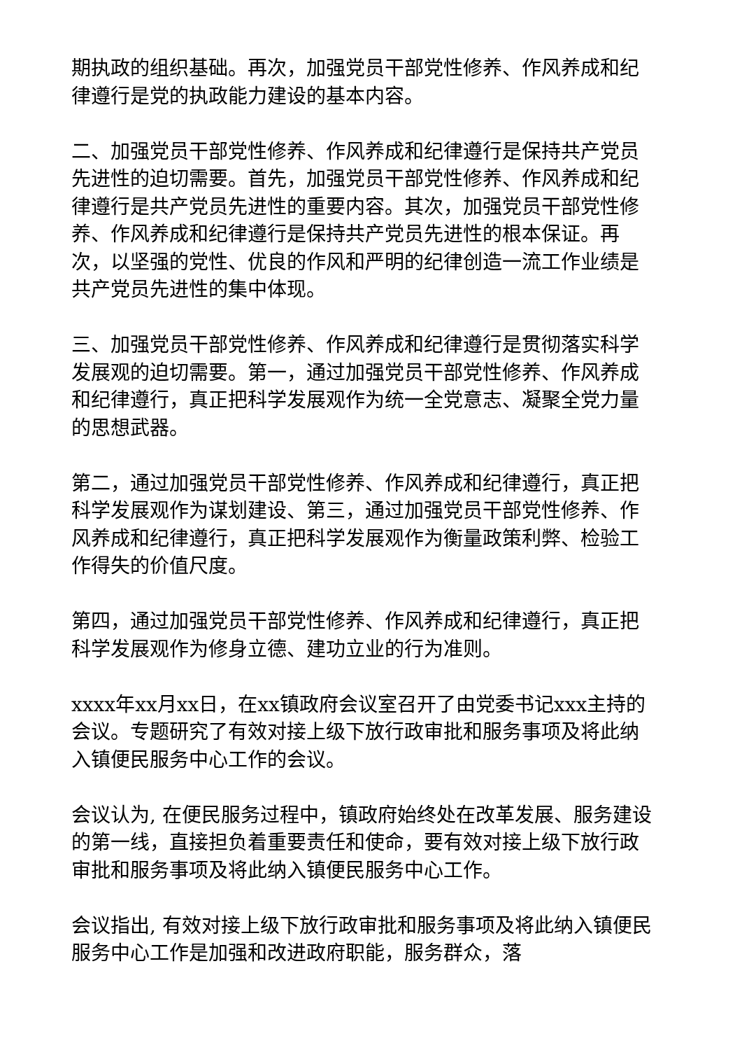期执政的组织基础。再次，加强党员干部党性修养、作风养成和纪律遵行是党的执政能力建设的基本内容。
二、加强党员干部党性修养、作风养成和纪律遵行是保持共产党员先进性的迫切需要。首先，加强党员干部党性修养、作风养成和纪律遵行是共产党员先进性的重要内容。其次，加强党员干部党性修养、作风养成和纪律遵行是保持共产党员先进性的根本保证。再次，以坚强的党性、优良的作风和严明的纪律创造一流工作业绩是共产党员先进性的集中体现。
三、加强党员干部党性修养、作风养成和纪律遵行是贯彻落实科学发展观的迫切需要。第一，通过加强党员干部党性修养、作风养成和纪律遵行，真正把科学发展观作为统一全党意志、凝聚全党力量的思想武器。
第二，通过加强党员干部党性修养、作风养成和纪律遵行，真正把科学发展观作为谋划建设、第三，通过加强党员干部党性修养、作风养成和纪律遵行，真正把科学发展观作为衡量政策利弊、检验工作得失的价值尺度。
第四，通过加强党员干部党性修养、作风养成和纪律遵行，真正把科学发展观作为修身立德、建功立业的行为准则。
xxxx年xx月xx日，在xx镇政府会议室召开了由党委书记xxx主持的会议。专题研究了有效对接上级下放行政审批和服务事项及将此纳入镇便民服务中心工作的会议。
会议认为, 在便民服务过程中，镇政府始终处在改革发展、服务建设的第一线，直接担负着重要责任和使命，要有效对接上级下放行政审批和服务事项及将此纳入镇便民服务中心工作。
会议指出, 有效对接上级下放行政审批和服务事项及将此纳入镇便民服务中心工作是加强和改进政府职能，服务群众，落